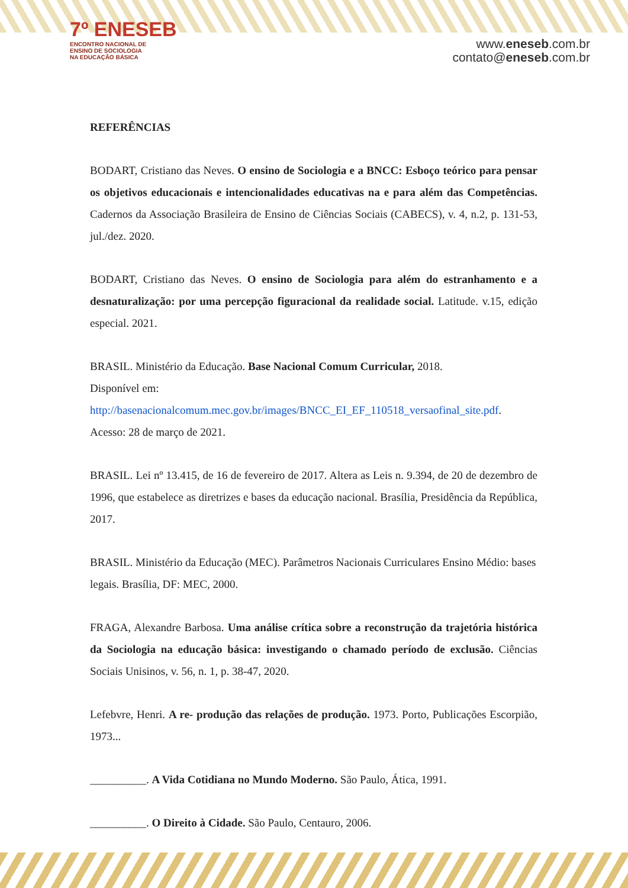7º ENESEB
ENCONTRO NACIONAL DE
ENSINO DE SOCIOLOGIA
NA EDUCAÇÃO BÁSICA
www.eneseb.com.br
contato@eneseb.com.br
REFERÊNCIAS
BODART, Cristiano das Neves. O ensino de Sociologia e a BNCC: Esboço teórico para pensar os objetivos educacionais e intencionalidades educativas na e para além das Competências. Cadernos da Associação Brasileira de Ensino de Ciências Sociais (CABECS), v. 4, n.2, p. 131-53, jul./dez. 2020.
BODART, Cristiano das Neves. O ensino de Sociologia para além do estranhamento e a desnaturalização: por uma percepção figuracional da realidade social. Latitude. v.15, edição especial. 2021.
BRASIL. Ministério da Educação. Base Nacional Comum Curricular, 2018.
Disponível em:
http://basenacionalcomum.mec.gov.br/images/BNCC_EI_EF_110518_versaofinal_site.pdf. Acesso: 28 de março de 2021.
BRASIL. Lei nº 13.415, de 16 de fevereiro de 2017. Altera as Leis n. 9.394, de 20 de dezembro de 1996, que estabelece as diretrizes e bases da educação nacional. Brasília, Presidência da República, 2017.
BRASIL. Ministério da Educação (MEC). Parâmetros Nacionais Curriculares Ensino Médio: bases legais. Brasília, DF: MEC, 2000.
FRAGA, Alexandre Barbosa. Uma análise crítica sobre a reconstrução da trajetória histórica da Sociologia na educação básica: investigando o chamado período de exclusão. Ciências Sociais Unisinos, v. 56, n. 1, p. 38-47, 2020.
Lefebvre, Henri. A re- produção das relações de produção. 1973. Porto, Publicações Escorpião, 1973...
__________. A Vida Cotidiana no Mundo Moderno. São Paulo, Ática, 1991.
__________. O Direito à Cidade. São Paulo, Centauro, 2006.